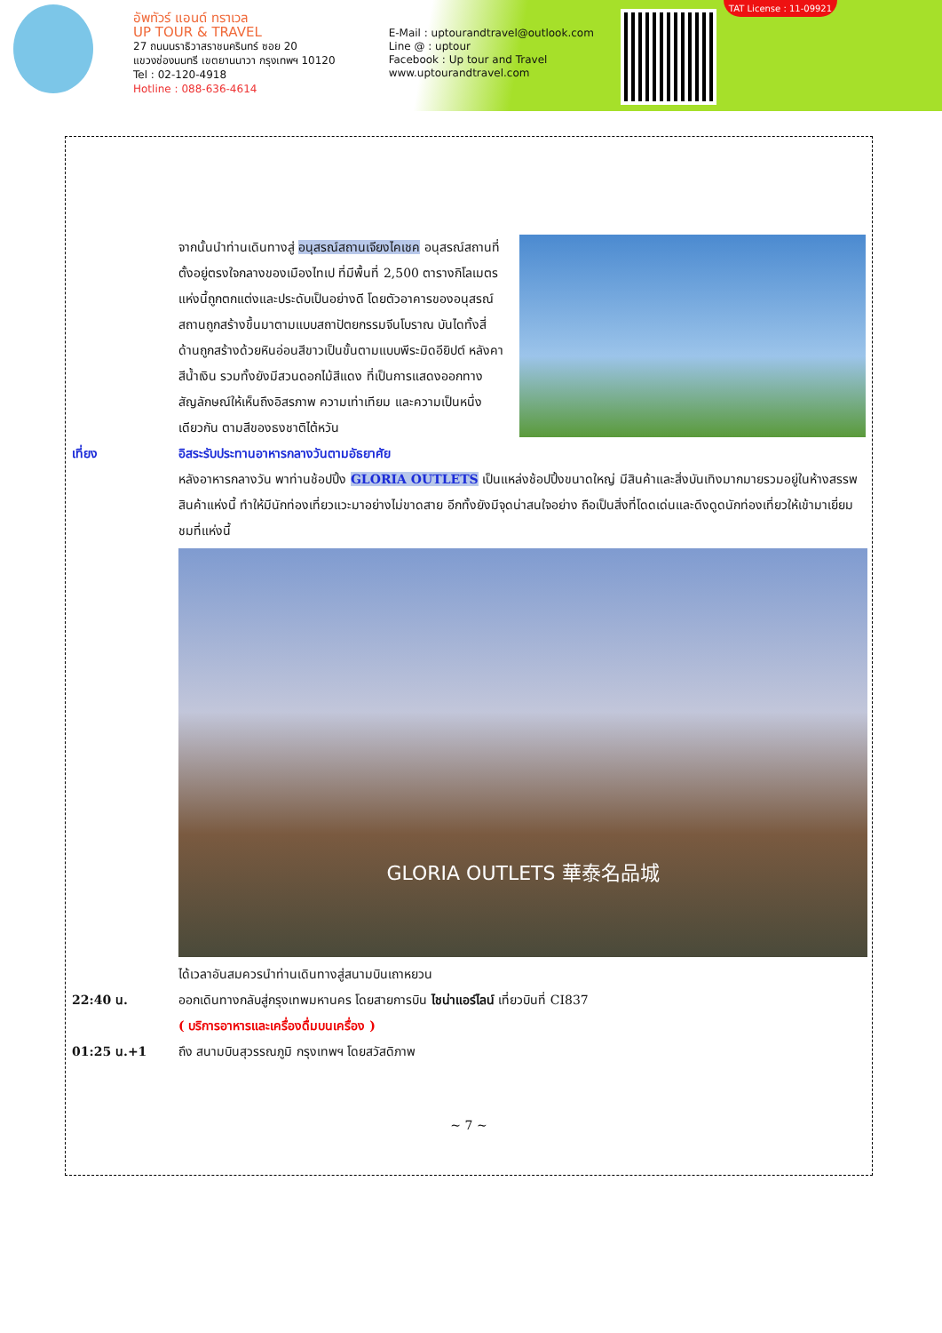อัพทัวร์ แอนด์ ทราเวล
UP TOUR & TRAVEL
27 ถนนนราธิวาสราชนครินทร์ ซอย 20
แขวงช่องนนทรี เขตยานนาวา กรุงเทพฯ 10120
Tel : 02-120-4918
Hotline : 088-636-4614
E-Mail : uptourandtravel@outlook.com
Line @ : uptour
Facebook : Up tour and Travel
www.uptourandtravel.com
TAT License : 11-09921
จากนั้นนำท่านเดินทางสู่ อนุสรณ์สถานเจียงไคเชค อนุสรณ์สถานที่ตั้งอยู่ตรงใจกลางของเมืองไทเป ที่มีพื้นที่ 2,500 ตารางกิโลเมตรแห่งนี้ถูกตกแต่งและประดับเป็นอย่างดี โดยตัวอาคารของอนุสรณ์สถานถูกสร้างขึ้นมาตามแบบสถาปัตยกรรมจีนโบราณ บันไดทั้งสี่ด้านถูกสร้างด้วยหินอ่อนสีขาวเป็นขั้นตามแบบพีระมิดอียิปต์ หลังคาสีน้ำเงิน รวมทั้งยังมีสวนดอกไม้สีแดง ที่เป็นการแสดงออกทางสัญลักษณ์ให้เห็นถึงอิสรภาพ ความเท่าเทียม และความเป็นหนึ่งเดียวกัน ตามสีของธงชาติไต้หวัน
เที่ยง อิสระรับประทานอาหารกลางวันตามอัธยาศัย
หลังอาหารกลางวัน พาท่านช้อปปิ้ง GLORIA OUTLETS เป็นแหล่งช้อปปิ้งขนาดใหญ่ มีสินค้าและสิ่งบันเทิงมากมายรวมอยู่ในห้างสรรพสินค้าแห่งนี้ ทำให้มีนักท่องเที่ยวแวะมาอย่างไม่ขาดสาย อีกทั้งยังมีจุดน่าสนใจอย่าง ถือเป็นสิ่งที่โดดเด่นและดึงดูดนักท่องเที่ยวให้เข้ามาเยี่ยมชมที่แห่งนี้
GLORIA OUTLETS 華泰名品城
ได้เวลาอันสมควรนำท่านเดินทางสู่สนามบินเถาหยวน
22:40 น. ออกเดินทางกลับสู่กรุงเทพมหานคร โดยสายการบิน ไชน่าแอร์ไลน์ เที่ยวบินที่ CI837
( บริการอาหารและเครื่องดื่มบนเครื่อง )
01:25 น.+1 ถึง สนามบินสุวรรณภูมิ กรุงเทพฯ โดยสวัสดิภาพ
~ 7 ~